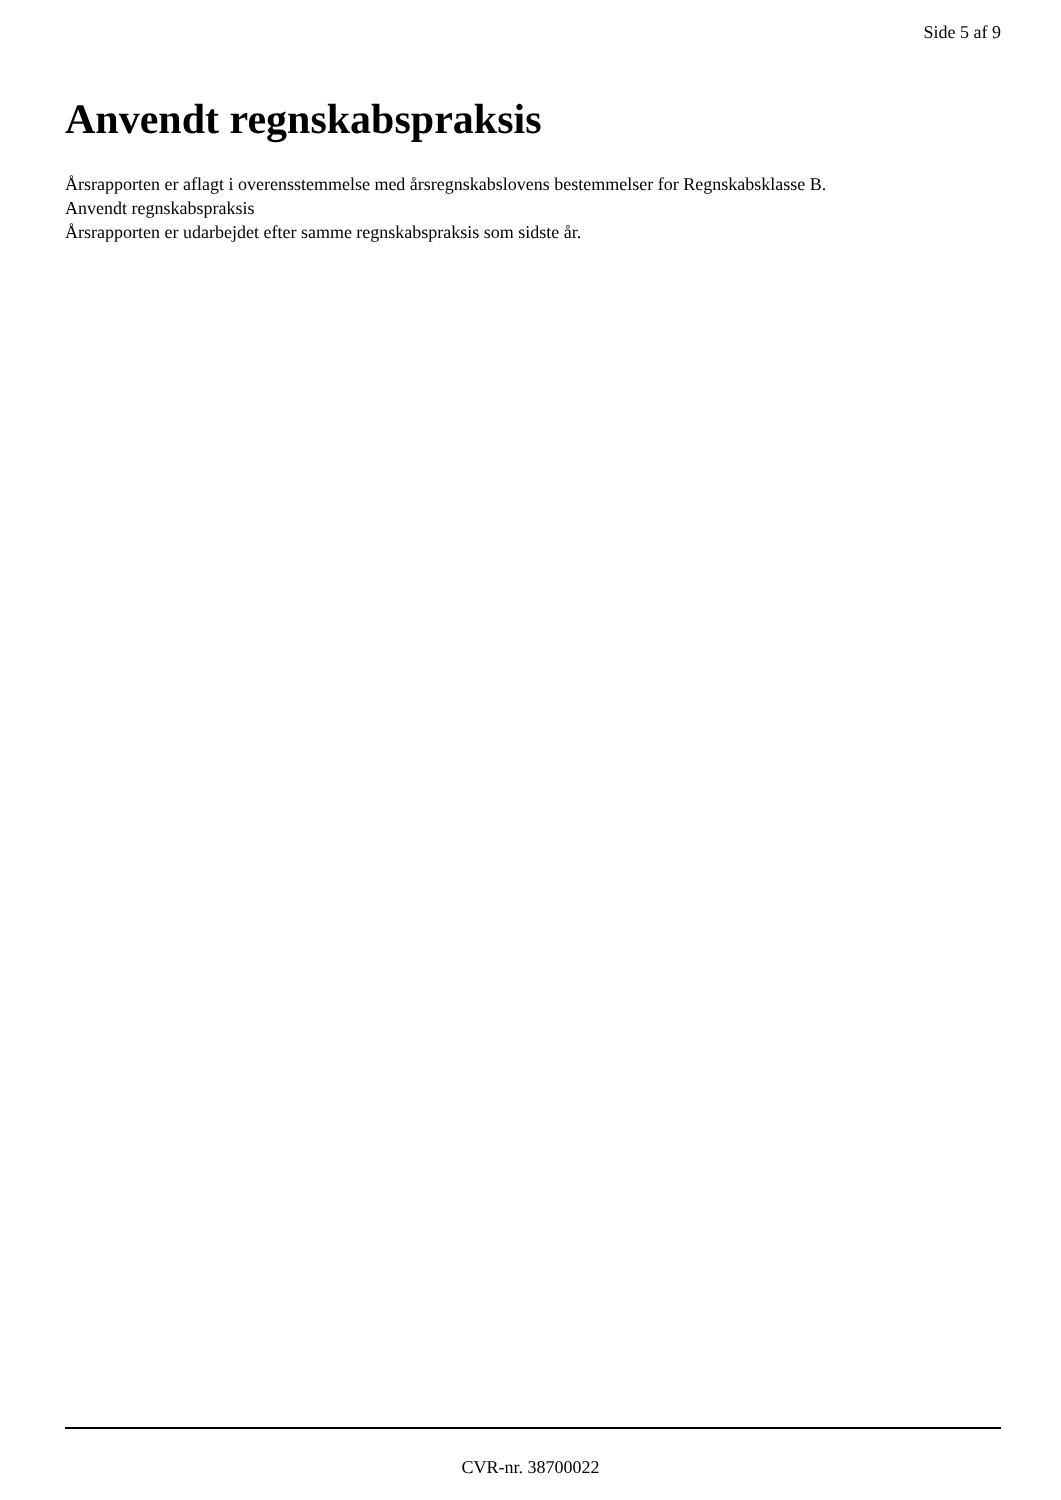Side 5 af 9
Anvendt regnskabspraksis
Årsrapporten er aflagt i overensstemmelse med årsregnskabslovens bestemmelser for Regnskabsklasse B.
Anvendt regnskabspraksis
Årsrapporten er udarbejdet efter samme regnskabspraksis som sidste år.
CVR-nr. 38700022